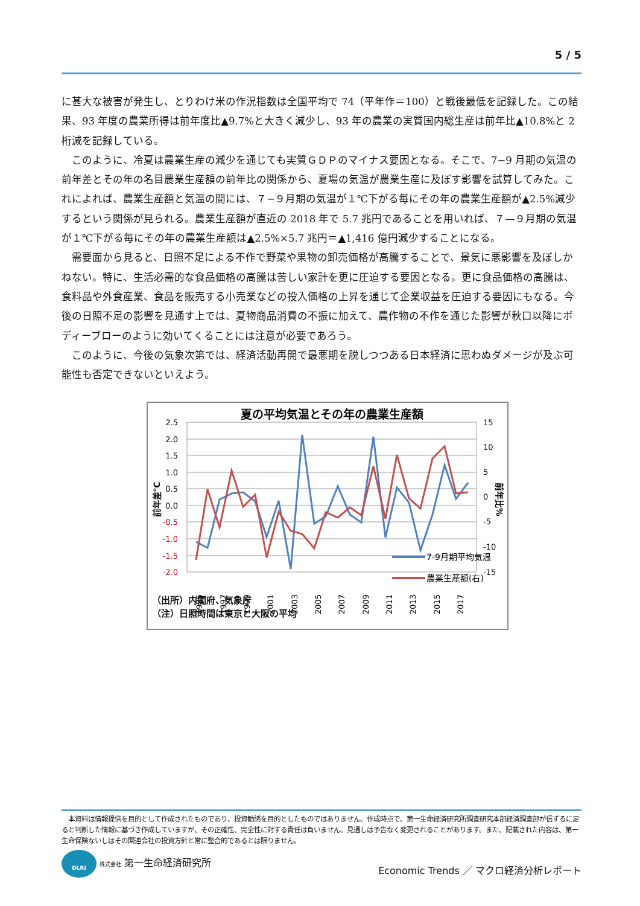5 / 5
に甚大な被害が発生し、とりわけ米の作況指数は全国平均で 74（平年作＝100）と戦後最低を記録した。この結果、93 年度の農業所得は前年度比▲9.7%と大きく減少し、93 年の農業の実質国内総生産は前年比▲10.8%と 2 桁減を記録している。
　このように、冷夏は農業生産の減少を通じても実質ＧＤＰのマイナス要因となる。そこで、7−9 月期の気温の前年差とその年の名目農業生産額の前年比の関係から、夏場の気温が農業生産に及ぼす影響を試算してみた。これによれば、農業生産額と気温の間には、７−９月期の気温が１℃下がる毎にその年の農業生産額が▲2.5%減少するという関係が見られる。農業生産額が直近の 2018 年で 5.7 兆円であることを用いれば、７—９月期の気温が１℃下がる毎にその年の農業生産額は▲2.5%×5.7 兆円＝▲1,416 億円減少することになる。
　需要面から見ると、日照不足による不作で野菜や果物の卸売価格が高騰することで、景気に悪影響を及ぼしかねない。特に、生活必需的な食品価格の高騰は苦しい家計を更に圧迫する要因となる。更に食品価格の高騰は、食料品や外食産業、食品を販売する小売業などの投入価格の上昇を通じて企業収益を圧迫する要因にもなる。今後の日照不足の影響を見通す上では、夏物商品消費の不振に加えて、農作物の不作を通じた影響が秋口以降にボディーブローのように効いてくることには注意が必要であろう。
　このように、今後の気象次第では、経済活動再開で最悪期を脱しつつある日本経済に思わぬダメージが及ぶ可能性も否定できないといえよう。
夏の平均気温とその年の農業生産額
2.5
2.0
1.5
1.0
0.5
0.0
-0.5
-1.0
-1.5
-2.0
15
10
5
0
-5
-10
-15
前年差℃
前年比%
7-9月期平均気温
農業生産額(右)
1995
1997
1999
2001
2003
2005
2007
2009
2011
2013
2015
2017
（出所）内閣府、気象庁
（注）日照時間は東京と大阪の平均
　本資料は情報提供を目的として作成されたものであり、投資勧誘を目的としたものではありません。作成時点で、第一生命経済研究所調査研究本部経済調査部が信ずるに足ると判断した情報に基づき作成していますが、その正確性、完全性に対する責任は負いません。見通しは予告なく変更されることがあります。また、記載された内容は、第一生命保険ないしはその関連会社の投資方針と常に整合的であるとは限りません。
DLRI 株式会社 第一生命経済研究所
Economic Trends ／ マクロ経済分析レポート